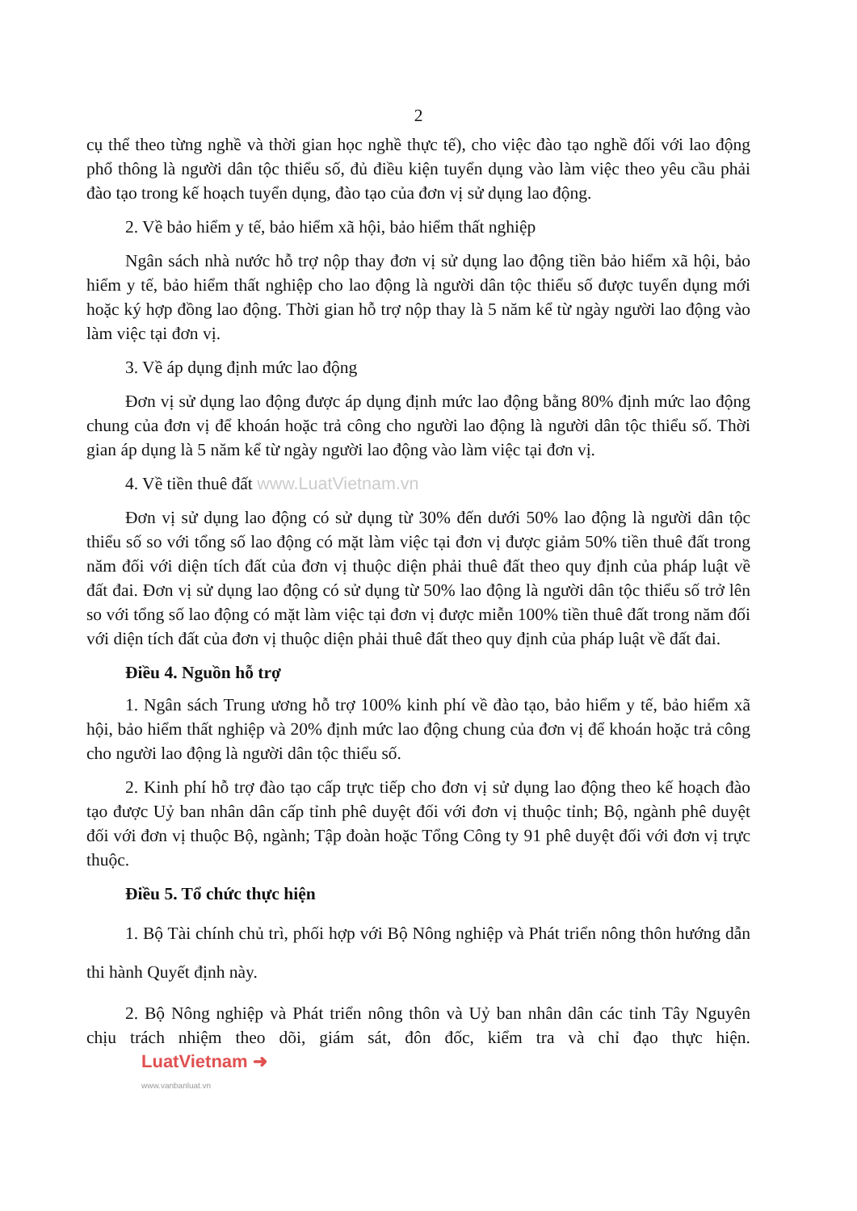2
cụ thể theo từng nghề và thời gian học nghề thực tế), cho việc đào tạo nghề đối với lao động phổ thông là người dân tộc thiểu số, đủ điều kiện tuyển dụng vào làm việc theo yêu cầu phải đào tạo trong kế hoạch tuyển dụng, đào tạo của đơn vị sử dụng lao động.
2. Về bảo hiểm y tế, bảo hiểm xã hội, bảo hiểm thất nghiệp
Ngân sách nhà nước hỗ trợ nộp thay đơn vị sử dụng lao động tiền bảo hiểm xã hội, bảo hiểm y tế, bảo hiểm thất nghiệp cho lao động là người dân tộc thiểu số được tuyển dụng mới hoặc ký hợp đồng lao động. Thời gian hỗ trợ nộp thay là 5 năm kể từ ngày người lao động vào làm việc tại đơn vị.
3. Về áp dụng định mức lao động
Đơn vị sử dụng lao động được áp dụng định mức lao động bằng 80% định mức lao động chung của đơn vị để khoán hoặc trả công cho người lao động là người dân tộc thiểu số. Thời gian áp dụng là 5 năm kể từ ngày người lao động vào làm việc tại đơn vị.
4. Về tiền thuê đất www.LuatVietnam.vn
Đơn vị sử dụng lao động có sử dụng từ 30% đến dưới 50% lao động là người dân tộc thiểu số so với tổng số lao động có mặt làm việc tại đơn vị được giảm 50% tiền thuê đất trong năm đối với diện tích đất của đơn vị thuộc diện phải thuê đất theo quy định của pháp luật về đất đai. Đơn vị sử dụng lao động có sử dụng từ 50% lao động là người dân tộc thiểu số trở lên so với tổng số lao động có mặt làm việc tại đơn vị được miễn 100% tiền thuê đất trong năm đối với diện tích đất của đơn vị thuộc diện phải thuê đất theo quy định của pháp luật về đất đai.
Điều 4. Nguồn hỗ trợ
1. Ngân sách Trung ương hỗ trợ 100% kinh phí về đào tạo, bảo hiểm y tế, bảo hiểm xã hội, bảo hiểm thất nghiệp và 20% định mức lao động chung của đơn vị để khoán hoặc trả công cho người lao động là người dân tộc thiểu số.
2. Kinh phí hỗ trợ đào tạo cấp trực tiếp cho đơn vị sử dụng lao động theo kế hoạch đào tạo được Uỷ ban nhân dân cấp tỉnh phê duyệt đối với đơn vị thuộc tỉnh; Bộ, ngành phê duyệt đối với đơn vị thuộc Bộ, ngành; Tập đoàn hoặc Tổng Công ty 91 phê duyệt đối với đơn vị trực thuộc.
Điều 5. Tổ chức thực hiện
1. Bộ Tài chính chủ trì, phối hợp với Bộ Nông nghiệp và Phát triển nông thôn hướng dẫn thi hành Quyết định này.
2. Bộ Nông nghiệp và Phát triển nông thôn và Uỷ ban nhân dân các tỉnh Tây Nguyên chịu trách nhiệm theo dõi, giám sát, đôn đốc, kiểm tra và chỉ đạo thực hiện. LuatVietnam ➜ www.vanbanluat.vn